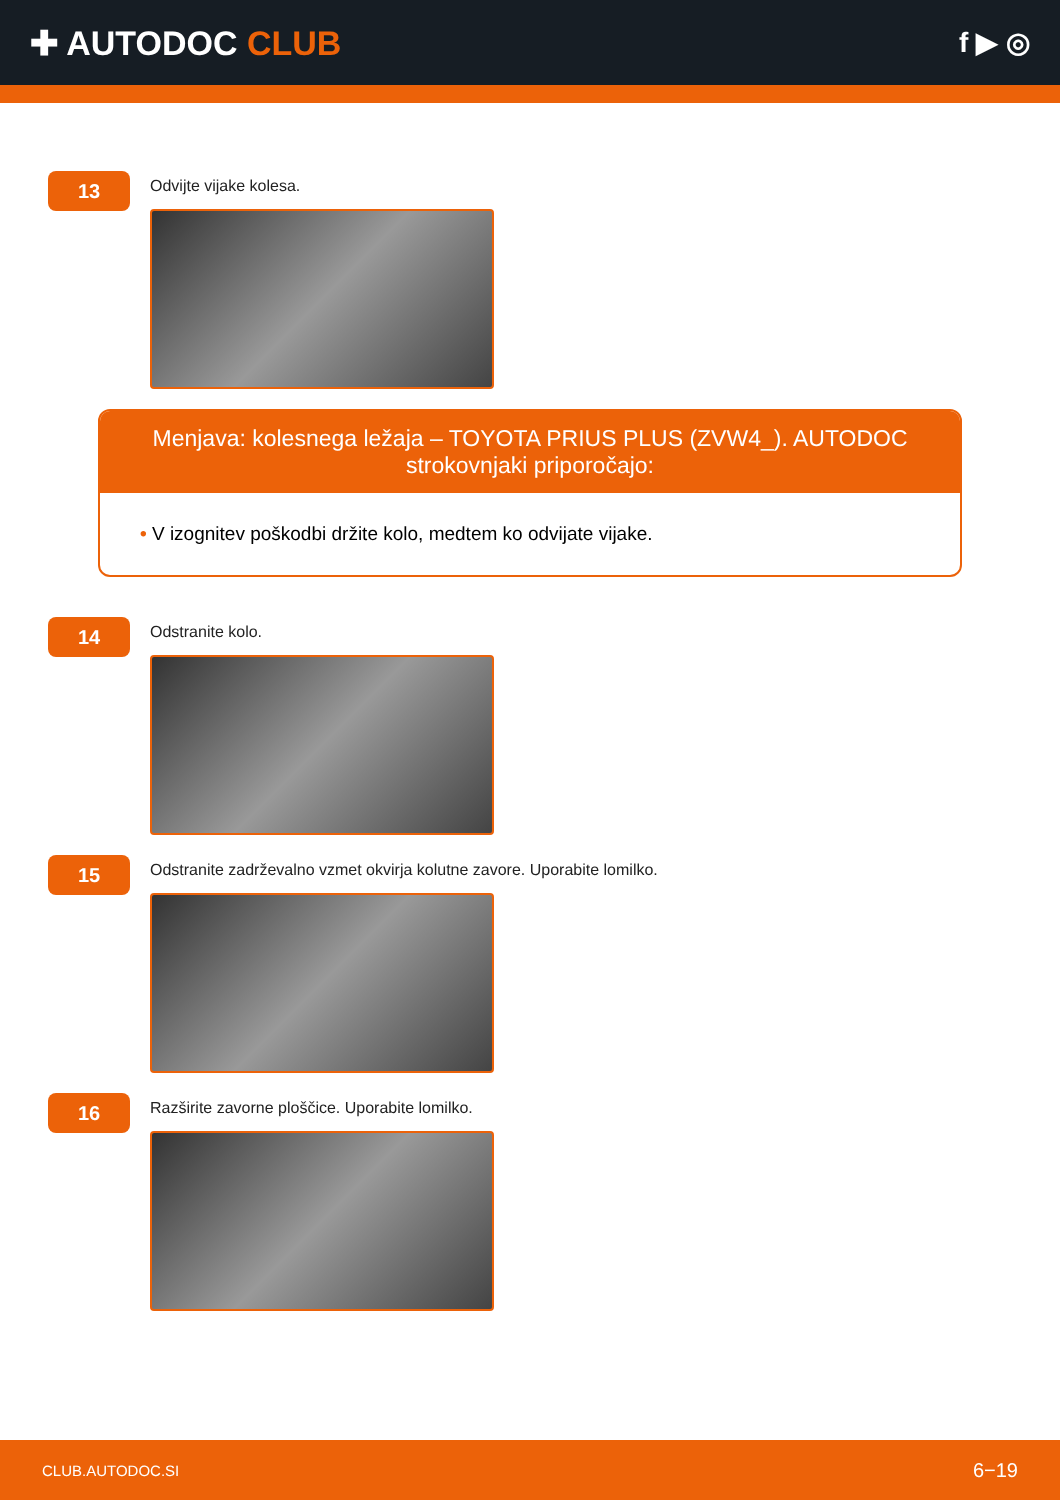✚ AUTODOC CLUB
f ▶ ◎
13
Odvijte vijake kolesa.
Menjava: kolesnega ležaja – TOYOTA PRIUS PLUS (ZVW4_). AUTODOC strokovnjaki priporočajo:
• V izognitev poškodbi držite kolo, medtem ko odvijate vijake.
14
Odstranite kolo.
15
Odstranite zadrževalno vzmet okvirja kolutne zavore. Uporabite lomilko.
16
Razširite zavorne ploščice. Uporabite lomilko.
CLUB.AUTODOC.SI 6−19